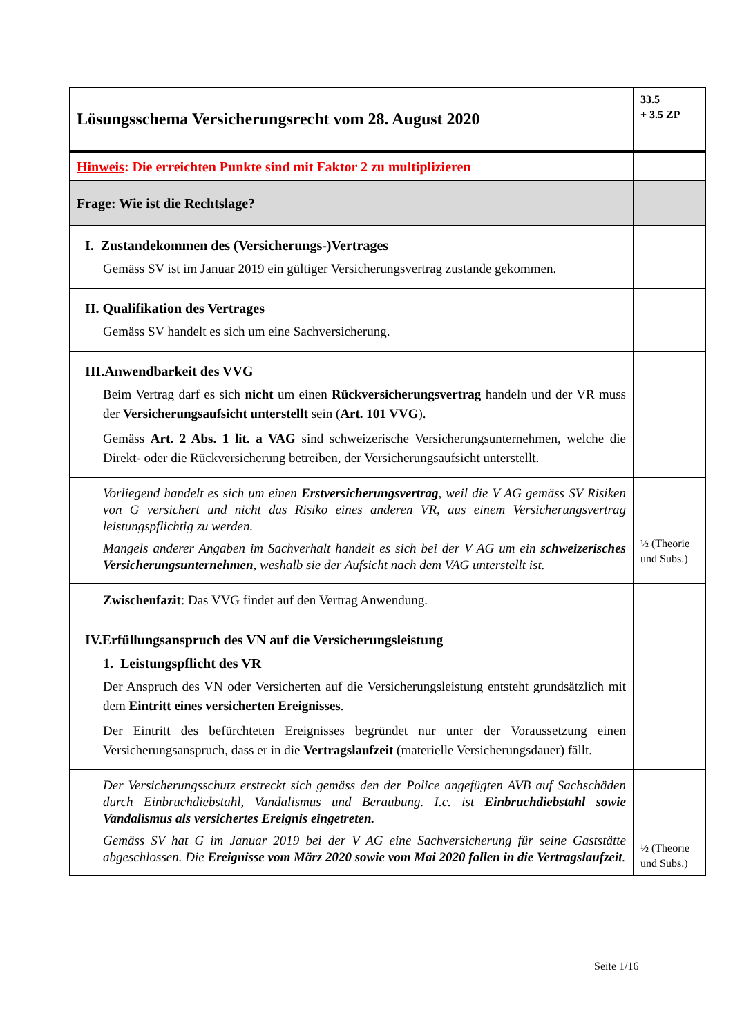| Lösungsschema Versicherungsrecht vom 28. August 2020 | 33.5 + 3.5 ZP |
| Hinweis : Die erreichten Punkte sind mit Faktor 2 zu multiplizieren | |
| Frage: Wie ist die Rechtslage? | |
| I. Zustandekommen des (Versicherungs-)Vertrages Gemäss SV ist im Januar 2019 ein gültiger Versicherungsvertrag zustande gekommen. | |
| II. Qualifikation des Vertrages Gemäss SV handelt es sich um eine Sachversicherung. | |
| III.Anwendbarkeit des VVG Beim Vertrag darf es sich nicht um einen Rückversicherungsvertrag handeln und der VR muss der Versicherungsaufsicht unterstellt sein ( Art. 101 VVG ). Gemäss Art. 2 Abs. 1 lit. a VAG sind schweizerische Versicherungsunternehmen, welche die Direkt- oder die Rückversicherung betreiben, der Versicherungsaufsicht unterstellt. | |
| Vorliegend handelt es sich um einen Erstversicherungsvertrag , weil die V AG gemäss SV Risiken von G versichert und nicht das Risiko eines anderen VR, aus einem Versicherungsvertrag leistungspflichtig zu werden. Mangels anderer Angaben im Sachverhalt handelt es sich bei der V AG um ein schweizerisches Versicherungsunternehmen , weshalb sie der Aufsicht nach dem VAG unterstellt ist. | ½ (Theorie und Subs.) |
| Zwischenfazit : Das VVG findet auf den Vertrag Anwendung. | |
| IV.Erfüllungsanspruch des VN auf die Versicherungsleistung 1. Leistungspflicht des VR Der Anspruch des VN oder Versicherten auf die Versicherungsleistung entsteht grundsätzlich mit dem Eintritt eines versicherten Ereignisses . Der Eintritt des befürchteten Ereignisses begründet nur unter der Voraussetzung einen Versicherungsanspruch, dass er in die Vertragslaufzeit (materielle Versicherungsdauer) fällt. | |
| Der Versicherungsschutz erstreckt sich gemäss den der Police angefügten AVB auf Sachschäden durch Einbruchdiebstahl, Vandalismus und Beraubung. I.c. ist Einbruchdiebstahl sowie Vandalismus als versichertes Ereignis eingetreten. Gemäss SV hat G im Januar 2019 bei der V AG eine Sachversicherung für seine Gaststätte abgeschlossen. Die Ereignisse vom März 2020 sowie vom Mai 2020 fallen in die Vertragslaufzeit . | ½ (Theorie und Subs.) |
Seite 1/16